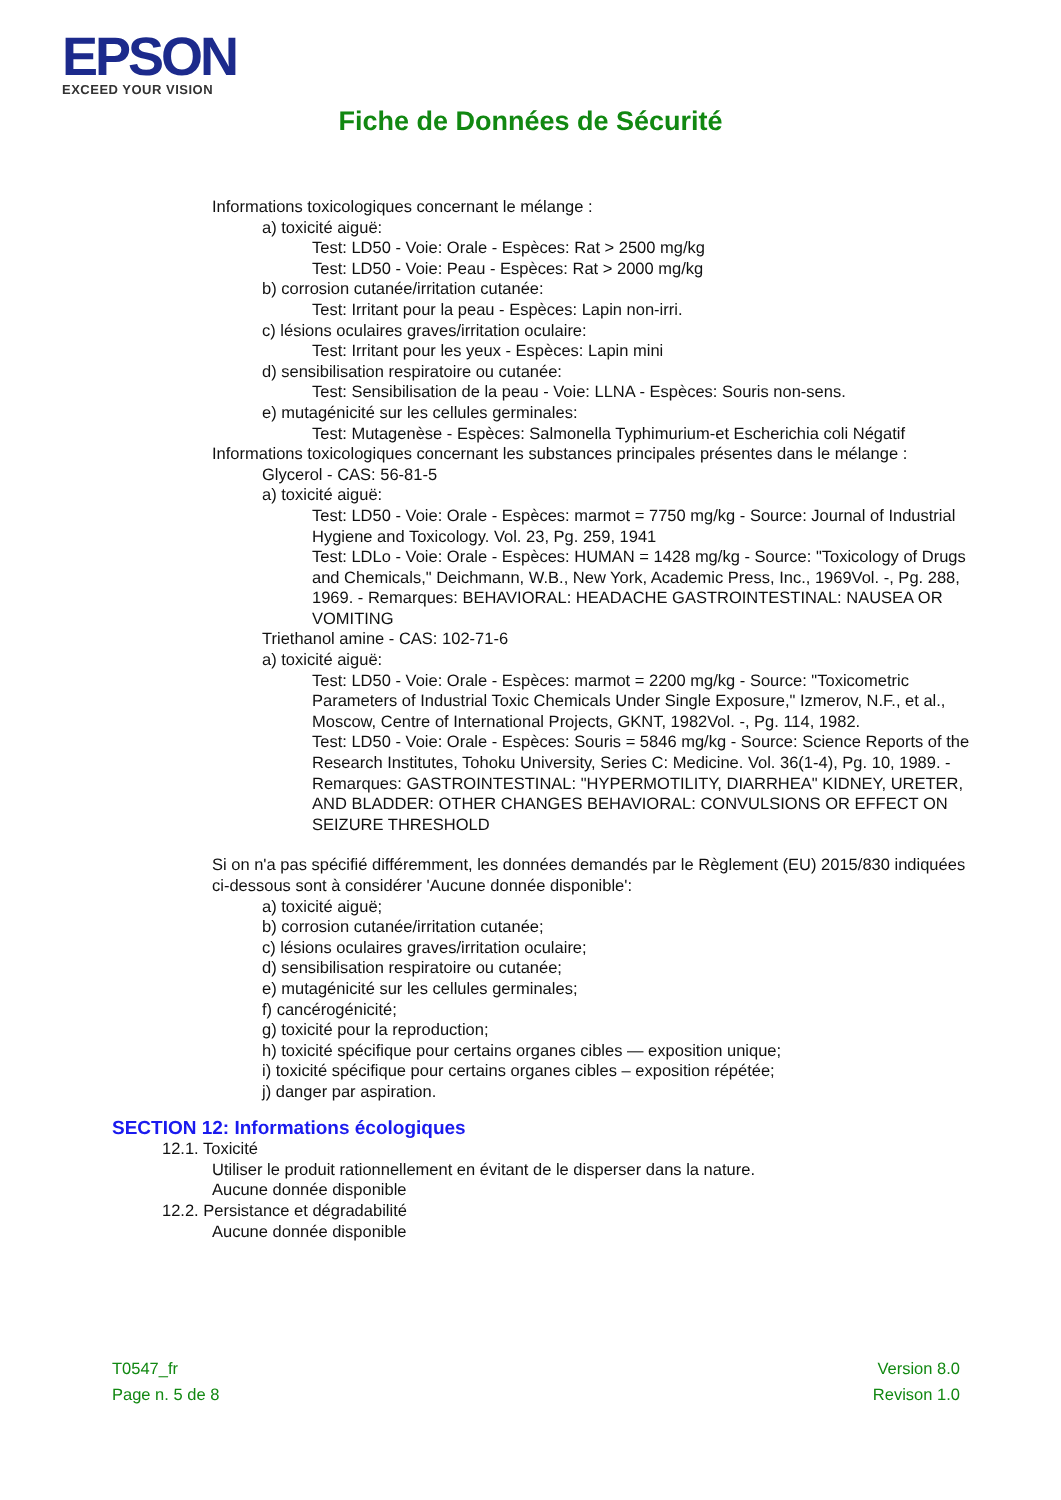EPSON
EXCEED YOUR VISION
Fiche de Données de Sécurité
Informations toxicologiques concernant le mélange :
a) toxicité aiguë:
Test: LD50 - Voie: Orale - Espèces: Rat > 2500 mg/kg
Test: LD50 - Voie: Peau - Espèces: Rat > 2000 mg/kg
b) corrosion cutanée/irritation cutanée:
Test: Irritant pour la peau - Espèces: Lapin non-irri.
c) lésions oculaires graves/irritation oculaire:
Test: Irritant pour les yeux - Espèces: Lapin mini
d) sensibilisation respiratoire ou cutanée:
Test: Sensibilisation de la peau - Voie: LLNA - Espèces: Souris non-sens.
e) mutagénicité sur les cellules germinales:
Test: Mutagenèse - Espèces: Salmonella Typhimurium-et Escherichia coli Négatif
Informations toxicologiques concernant les substances principales présentes dans le mélange :
Glycerol - CAS: 56-81-5
a) toxicité aiguë:
Test: LD50 - Voie: Orale - Espèces: marmot = 7750 mg/kg - Source: Journal of Industrial Hygiene and Toxicology. Vol. 23, Pg. 259, 1941
Test: LDLo - Voie: Orale - Espèces: HUMAN = 1428 mg/kg - Source: "Toxicology of Drugs and Chemicals," Deichmann, W.B., New York, Academic Press, Inc., 1969Vol. -, Pg. 288, 1969. - Remarques: BEHAVIORAL: HEADACHE GASTROINTESTINAL: NAUSEA OR VOMITING
Triethanol amine - CAS: 102-71-6
a) toxicité aiguë:
Test: LD50 - Voie: Orale - Espèces: marmot = 2200 mg/kg - Source: "Toxicometric Parameters of Industrial Toxic Chemicals Under Single Exposure," Izmerov, N.F., et al., Moscow, Centre of International Projects, GKNT, 1982Vol. -, Pg. 114, 1982.
Test: LD50 - Voie: Orale - Espèces: Souris = 5846 mg/kg - Source: Science Reports of the Research Institutes, Tohoku University, Series C: Medicine. Vol. 36(1-4), Pg. 10, 1989. - Remarques: GASTROINTESTINAL: "HYPERMOTILITY, DIARRHEA" KIDNEY, URETER, AND BLADDER: OTHER CHANGES BEHAVIORAL: CONVULSIONS OR EFFECT ON SEIZURE THRESHOLD
Si on n'a pas spécifié différemment, les données demandés par le Règlement (EU) 2015/830 indiquées ci-dessous sont à considérer 'Aucune donnée disponible':
a) toxicité aiguë;
b) corrosion cutanée/irritation cutanée;
c) lésions oculaires graves/irritation oculaire;
d) sensibilisation respiratoire ou cutanée;
e) mutagénicité sur les cellules germinales;
f) cancérogénicité;
g) toxicité pour la reproduction;
h) toxicité spécifique pour certains organes cibles — exposition unique;
i) toxicité spécifique pour certains organes cibles – exposition répétée;
j) danger par aspiration.
SECTION 12: Informations écologiques
12.1. Toxicité
Utiliser le produit rationnellement en évitant de le disperser dans la nature.
Aucune donnée disponible
12.2. Persistance et dégradabilité
Aucune donnée disponible
T0547_fr
Page n. 5 de 8
Version 8.0
Revison 1.0